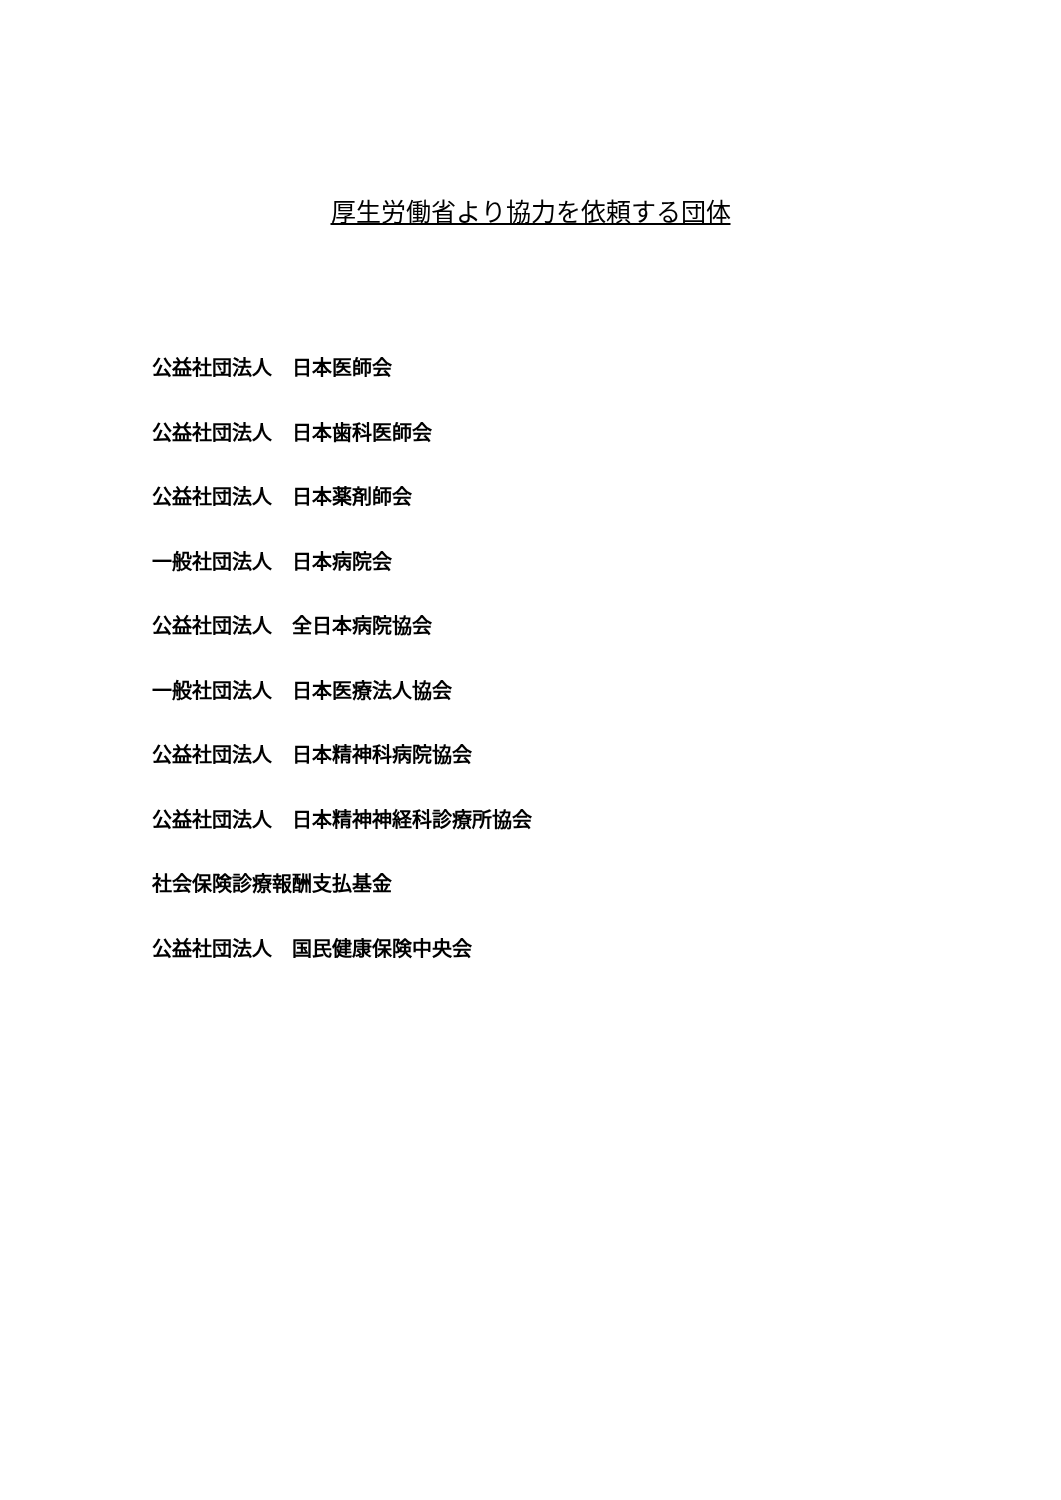厚生労働省より協力を依頼する団体
公益社団法人　日本医師会
公益社団法人　日本歯科医師会
公益社団法人　日本薬剤師会
一般社団法人　日本病院会
公益社団法人　全日本病院協会
一般社団法人　日本医療法人協会
公益社団法人　日本精神科病院協会
公益社団法人　日本精神神経科診療所協会
社会保険診療報酬支払基金
公益社団法人　国民健康保険中央会